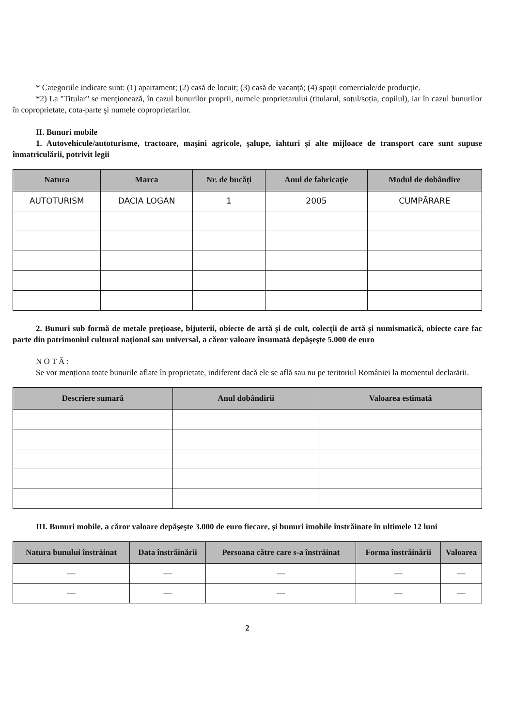* Categoriile indicate sunt: (1) apartament; (2) casă de locuit; (3) casă de vacanță; (4) spații comerciale/de producție.
*2) La "Titular" se menționează, în cazul bunurilor proprii, numele proprietarului (titularul, soțul/soția, copilul), iar în cazul bunurilor în coproprietate, cota-parte şi numele coproprietarilor.
II. Bunuri mobile
1. Autovehicule/autoturisme, tractoare, maşini agricole, şalupe, iahturi şi alte mijloace de transport care sunt supuse înmatriculării, potrivit legii
| Natura | Marca | Nr. de bucăți | Anul de fabricație | Modul de dobândire |
| --- | --- | --- | --- | --- |
| AUTOTURISM | DACIA LOGAN | 1 | 2005 | CUMPĂRARE |
2. Bunuri sub formă de metale prețioase, bijuterii, obiecte de artă şi de cult, colecții de artă şi numismatică, obiecte care fac parte din patrimoniul cultural național sau universal, a căror valoare însumată depăşeşte 5.000 de euro
N O T Ă :
Se vor menționa toate bunurile aflate în proprietate, indiferent dacă ele se află sau nu pe teritoriul României la momentul declarării.
| Descriere sumară | Anul dobândirii | Valoarea estimată |
| --- | --- | --- |
III. Bunuri mobile, a căror valoare depăşeşte 3.000 de euro fiecare, şi bunuri imobile înstrăinate în ultimele 12 luni
| Natura bunului înstrăinat | Data înstrăinării | Persoana către care s-a înstrăinat | Forma înstrăinării | Valoarea |
| --- | --- | --- | --- | --- |
| — | — | — | — | — |
| — | — | — | — | — |
2